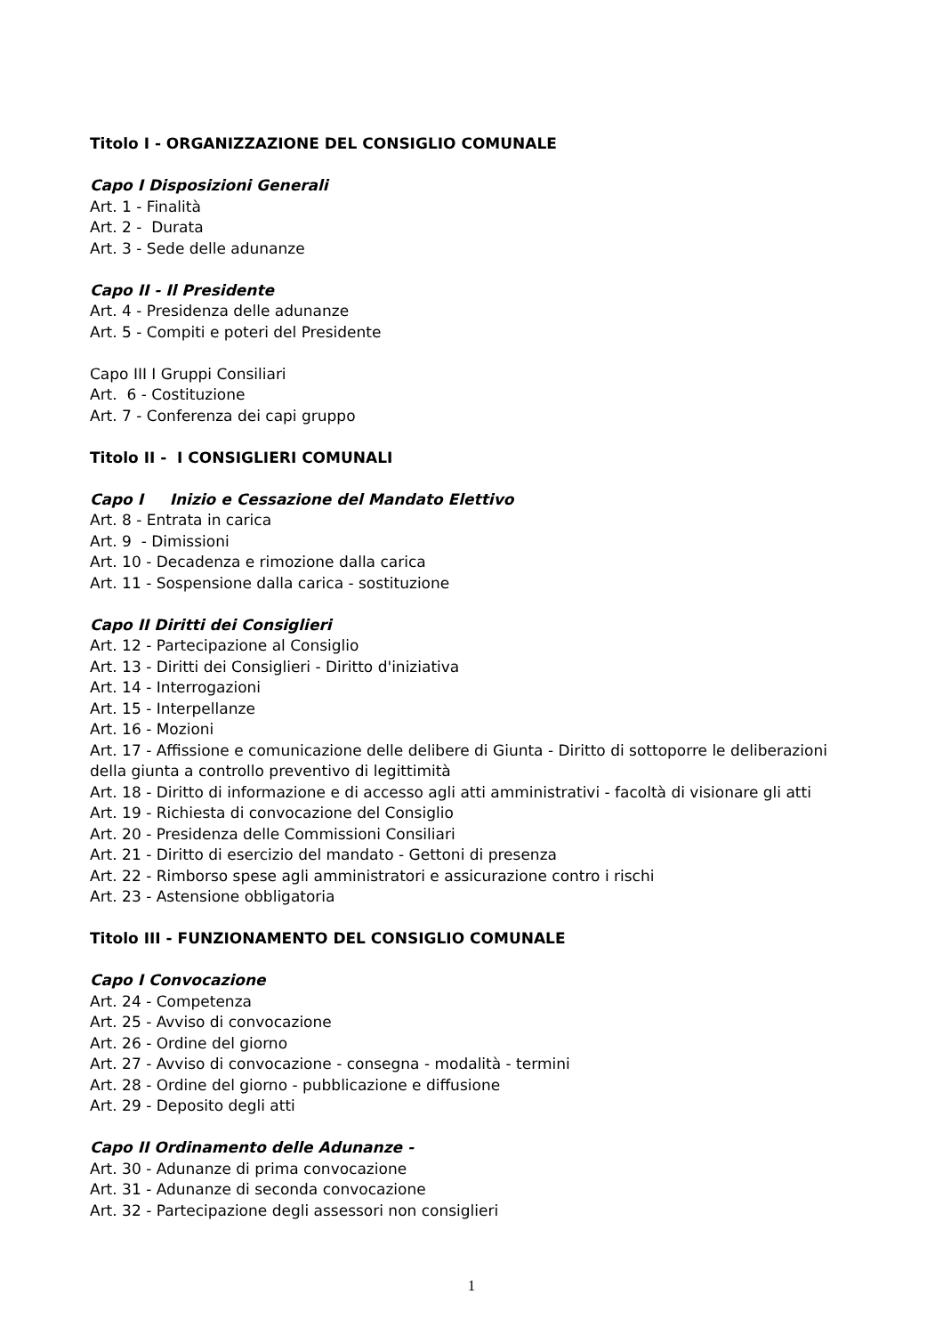Titolo I - ORGANIZZAZIONE DEL CONSIGLIO COMUNALE
Capo I Disposizioni Generali
Art. 1 - Finalità
Art. 2 - Durata
Art. 3 - Sede delle adunanze
Capo II - Il Presidente
Art. 4 - Presidenza delle adunanze
Art. 5 - Compiti e poteri del Presidente
Capo III I Gruppi Consiliari
Art. 6 - Costituzione
Art. 7 - Conferenza dei capi gruppo
Titolo II - I CONSIGLIERI COMUNALI
Capo I Inizio e Cessazione del Mandato Elettivo
Art. 8 - Entrata in carica
Art. 9 - Dimissioni
Art. 10 - Decadenza e rimozione dalla carica
Art. 11 - Sospensione dalla carica - sostituzione
Capo II Diritti dei Consiglieri
Art. 12 - Partecipazione al Consiglio
Art. 13 - Diritti dei Consiglieri - Diritto d'iniziativa
Art. 14 - Interrogazioni
Art. 15 - Interpellanze
Art. 16 - Mozioni
Art. 17 - Affissione e comunicazione delle delibere di Giunta - Diritto di sottoporre le deliberazioni della giunta a controllo preventivo di legittimità
Art. 18 - Diritto di informazione e di accesso agli atti amministrativi - facoltà di visionare gli atti
Art. 19 - Richiesta di convocazione del Consiglio
Art. 20 - Presidenza delle Commissioni Consiliari
Art. 21 - Diritto di esercizio del mandato - Gettoni di presenza
Art. 22 - Rimborso spese agli amministratori e assicurazione contro i rischi
Art. 23 - Astensione obbligatoria
Titolo III - FUNZIONAMENTO DEL CONSIGLIO COMUNALE
Capo I Convocazione
Art. 24 - Competenza
Art. 25 - Avviso di convocazione
Art. 26 - Ordine del giorno
Art. 27 - Avviso di convocazione - consegna - modalità - termini
Art. 28 - Ordine del giorno - pubblicazione e diffusione
Art. 29 - Deposito degli atti
Capo II Ordinamento delle Adunanze -
Art. 30 - Adunanze di prima convocazione
Art. 31 - Adunanze di seconda convocazione
Art. 32 - Partecipazione degli assessori non consiglieri
1